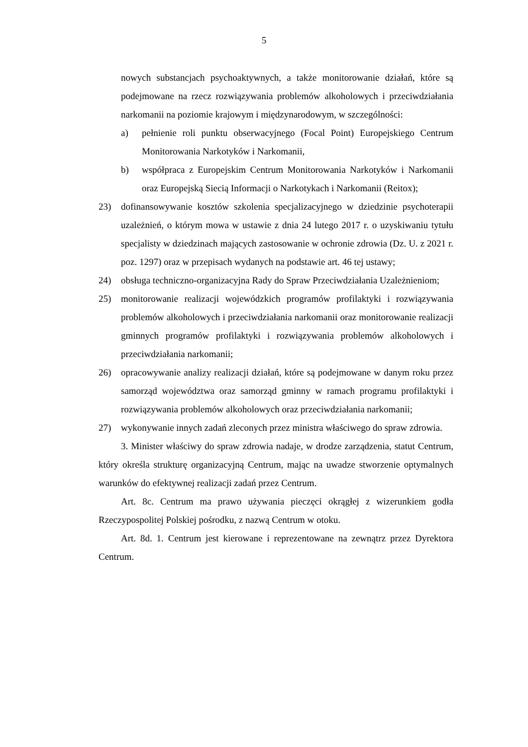5
nowych substancjach psychoaktywnych, a także monitorowanie działań, które są podejmowane na rzecz rozwiązywania problemów alkoholowych i przeciwdziałania narkomanii na poziomie krajowym i międzynarodowym, w szczególności:
a) pełnienie roli punktu obserwacyjnego (Focal Point) Europejskiego Centrum Monitorowania Narkotyków i Narkomanii,
b) współpraca z Europejskim Centrum Monitorowania Narkotyków i Narkomanii oraz Europejską Siecią Informacji o Narkotykach i Narkomanii (Reitox);
23) dofinansowywanie kosztów szkolenia specjalizacyjnego w dziedzinie psychoterapii uzależnień, o którym mowa w ustawie z dnia 24 lutego 2017 r. o uzyskiwaniu tytułu specjalisty w dziedzinach mających zastosowanie w ochronie zdrowia (Dz. U. z 2021 r. poz. 1297) oraz w przepisach wydanych na podstawie art. 46 tej ustawy;
24) obsługa techniczno-organizacyjna Rady do Spraw Przeciwdziałania Uzależnieniom;
25) monitorowanie realizacji wojewódzkich programów profilaktyki i rozwiązywania problemów alkoholowych i przeciwdziałania narkomanii oraz monitorowanie realizacji gminnych programów profilaktyki i rozwiązywania problemów alkoholowych i przeciwdziałania narkomanii;
26) opracowywanie analizy realizacji działań, które są podejmowane w danym roku przez samorząd województwa oraz samorząd gminny w ramach programu profilaktyki i rozwiązywania problemów alkoholowych oraz przeciwdziałania narkomanii;
27) wykonywanie innych zadań zleconych przez ministra właściwego do spraw zdrowia.
3. Minister właściwy do spraw zdrowia nadaje, w drodze zarządzenia, statut Centrum, który określa strukturę organizacyjną Centrum, mając na uwadze stworzenie optymalnych warunków do efektywnej realizacji zadań przez Centrum.
Art. 8c. Centrum ma prawo używania pieczęci okrągłej z wizerunkiem godła Rzeczypospolitej Polskiej pośrodku, z nazwą Centrum w otoku.
Art. 8d. 1. Centrum jest kierowane i reprezentowane na zewnątrz przez Dyrektora Centrum.